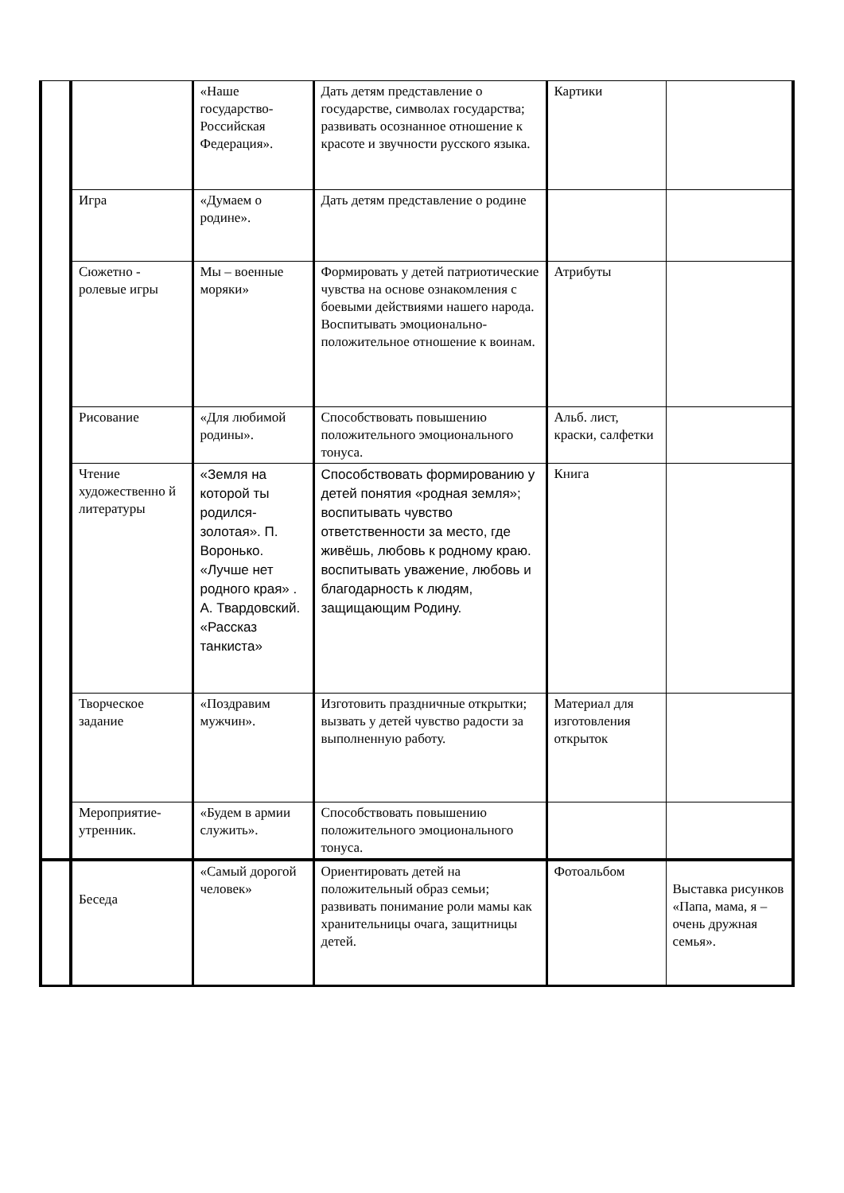| | | «Наше государство-Российская Федерация». | Дать детям представление о государстве, символах государства; развивать осознанное отношение к красоте и звучности русского языка. | Картики | |
| | Игра | «Думаем о родине». | Дать детям представление о родине | | |
| | Сюжетно - ролевые игры | Мы – военные моряки» | Формировать у детей патриотические чувства на основе ознакомления с боевыми действиями нашего народа. Воспитывать эмоционально-положительное отношение к воинам. | Атрибуты | |
| | Рисование | «Для любимой родины». | Способствовать повышению положительного эмоционального тонуса. | Альб. лист, краски, салфетки | |
| | Чтение художественно й литературы | «Земля на которой ты родился-золотая». П. Воронько. «Лучше нет родного края» . А. Твардовский. «Рассказ танкиста» | Способствовать формированию у детей понятия «родная земля»; воспитывать чувство ответственности за место, где живёшь, любовь к родному краю. воспитывать уважение, любовь и благодарность к людям, защищающим Родину. | Книга | |
| | Творческое задание | «Поздравим мужчин». | Изготовить праздничные открытки; вызвать у детей чувство радости за выполненную работу. | Материал для изготовления открыток | |
| | Мероприятие-утренник. | «Будем в армии служить». | Способствовать повышению положительного эмоционального тонуса. | | |
| | Беседа | «Самый дорогой человек» | Ориентировать детей на положительный образ семьи; развивать понимание роли мамы как хранительницы очага, защитницы детей. | Фотоальбом | Выставка рисунков «Папа, мама, я – очень дружная семья». |